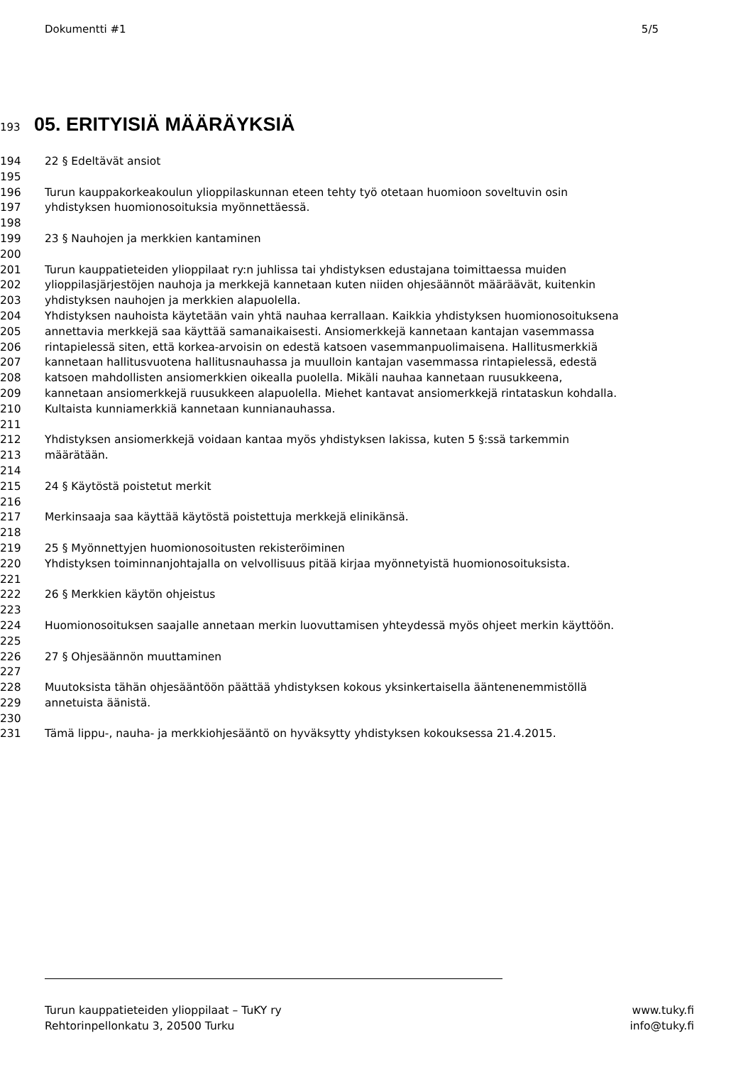Dokumentti #1 5/5
193 05. ERITYISIÄ MÄÄRÄYKSIÄ
194 22 § Edeltävät ansiot
195
196 Turun kauppakorkeakoulun ylioppilaskunnan eteen tehty työ otetaan huomioon soveltuvin osin
197 yhdistyksen huomionosoituksia myönnettäessä.
198
199 23 § Nauhojen ja merkkien kantaminen
200
201 Turun kauppatieteiden ylioppilaat ry:n juhlissa tai yhdistyksen edustajana toimittaessa muiden
202 ylioppilasjärjestöjen nauhoja ja merkkejä kannetaan kuten niiden ohjesäännöt määräävät, kuitenkin
203 yhdistyksen nauhojen ja merkkien alapuolella.
204 Yhdistyksen nauhoista käytetään vain yhtä nauhaa kerrallaan. Kaikkia yhdistyksen huomionosoituksena
205 annettavia merkkejä saa käyttää samanaikaisesti. Ansiomerkkejä kannetaan kantajan vasemmassa
206 rintapielessä siten, että korkea-arvoisin on edestä katsoen vasemmanpuolimaisena. Hallitusmerkkiä
207 kannetaan hallitusvuotena hallitusnauhassa ja muulloin kantajan vasemmassa rintapielessä, edestä
208 katsoen mahdollisten ansiomerkkien oikealla puolella. Mikäli nauhaa kannetaan ruusukkeena,
209 kannetaan ansiomerkkejä ruusukkeen alapuolella. Miehet kantavat ansiomerkkejä rintataskun kohdalla.
210 Kultaista kunniamerkkiä kannetaan kunnianauhassa.
211
212 Yhdistyksen ansiomerkkejä voidaan kantaa myös yhdistyksen lakissa, kuten 5 §:ssä tarkemmin
213 määrätään.
214
215 24 § Käytöstä poistetut merkit
216
217 Merkinsaaja saa käyttää käytöstä poistettuja merkkejä elinikänsä.
218
219 25 § Myönnettyjen huomionosoitusten rekisteröiminen
220 Yhdistyksen toiminnanjohtajalla on velvollisuus pitää kirjaa myönnetyistä huomionosoituksista.
221
222 26 § Merkkien käytön ohjeistus
223
224 Huomionosoituksen saajalle annetaan merkin luovuttamisen yhteydessä myös ohjeet merkin käyttöön.
225
226 27 § Ohjesäännön muuttaminen
227
228 Muutoksista tähän ohjesääntöön päättää yhdistyksen kokous yksinkertaisella ääntenenemmistöllä
229 annetuista äänistä.
230
231 Tämä lippu-, nauha- ja merkkiohjesääntö on hyväksytty yhdistyksen kokouksessa 21.4.2015.
Turun kauppatieteiden ylioppilaat – TuKY ry www.tuky.fi
Rehtorinpellonkatu 3, 20500 Turku info@tuky.fi